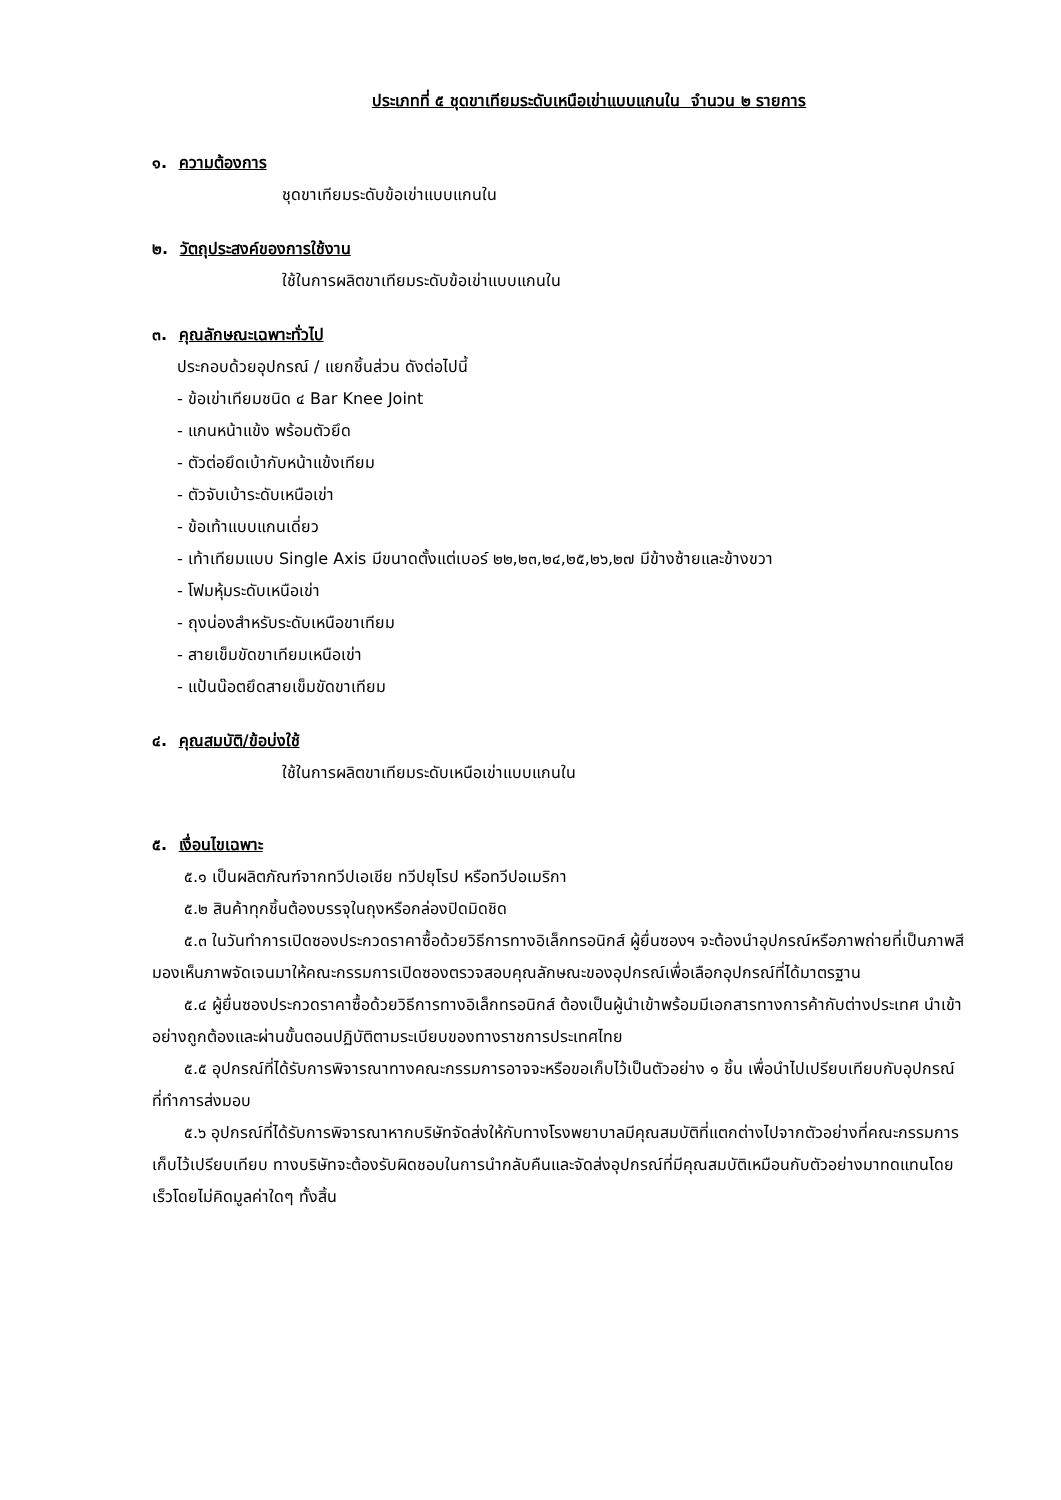ประเภทที่ ๕ ชุดขาเทียมระดับเหนือเข่าแบบแกนใน จำนวน ๒ รายการ
๑. ความต้องการ
ชุดขาเทียมระดับข้อเข่าแบบแกนใน
๒. วัตถุประสงค์ของการใช้งาน
ใช้ในการผลิตขาเทียมระดับข้อเข่าแบบแกนใน
๓. คุณลักษณะเฉพาะทั่วไป
ประกอบด้วยอุปกรณ์ / แยกชิ้นส่วน ดังต่อไปนี้
- ข้อเข่าเทียมชนิด ๔ Bar Knee Joint
- แกนหน้าแข้ง พร้อมตัวยึด
- ตัวต่อยึดเบ้ากับหน้าแข้งเทียม
- ตัวจับเบ้าระดับเหนือเข่า
- ข้อเท้าแบบแกนเดี่ยว
- เท้าเทียมแบบ Single Axis มีขนาดตั้งแต่เบอร์ ๒๒,๒๓,๒๔,๒๕,๒๖,๒๗ มีข้างซ้ายและข้างขวา
- โฟมหุ้มระดับเหนือเข่า
- ถุงน่องสำหรับระดับเหนือขาเทียม
- สายเข็มขัดขาเทียมเหนือเข่า
- แป้นน๊อตยึดสายเข็มขัดขาเทียม
๔. คุณสมบัติ/ข้อบ่งใช้
ใช้ในการผลิตขาเทียมระดับเหนือเข่าแบบแกนใน
๕. เงื่อนไขเฉพาะ
๕.๑ เป็นผลิตภัณฑ์จากทวีปเอเชีย ทวีปยุโรป หรือทวีปอเมริกา
๕.๒ สินค้าทุกชิ้นต้องบรรจุในถุงหรือกล่องปิดมิดชิด
๕.๓ ในวันทำการเปิดซองประกวดราคาซื้อด้วยวิธีการทางอิเล็กทรอนิกส์ ผู้ยื่นซองฯ จะต้องนำอุปกรณ์หรือภาพถ่ายที่เป็นภาพสีมองเห็นภาพจัดเจนมาให้คณะกรรมการเปิดซองตรวจสอบคุณลักษณะของอุปกรณ์เพื่อเลือกอุปกรณ์ที่ได้มาตรฐาน
๕.๔ ผู้ยื่นซองประกวดราคาซื้อด้วยวิธีการทางอิเล็กทรอนิกส์ ต้องเป็นผู้นำเข้าพร้อมมีเอกสารทางการค้ากับต่างประเทศ นำเข้าอย่างถูกต้องและผ่านขั้นตอนปฏิบัติตามระเบียบของทางราชการประเทศไทย
๕.๕ อุปกรณ์ที่ได้รับการพิจารณาทางคณะกรรมการอาจจะหรือขอเก็บไว้เป็นตัวอย่าง ๑ ชิ้น เพื่อนำไปเปรียบเทียบกับอุปกรณ์ที่ทำการส่งมอบ
๕.๖ อุปกรณ์ที่ได้รับการพิจารณาหากบริษัทจัดส่งให้กับทางโรงพยาบาลมีคุณสมบัติที่แตกต่างไปจากตัวอย่างที่คณะกรรมการเก็บไว้เปรียบเทียบ ทางบริษัทจะต้องรับผิดชอบในการนำกลับคืนและจัดส่งอุปกรณ์ที่มีคุณสมบัติเหมือนกับตัวอย่างมาทดแทนโดยเร็วโดยไม่คิดมูลค่าใดๆ ทั้งสิ้น